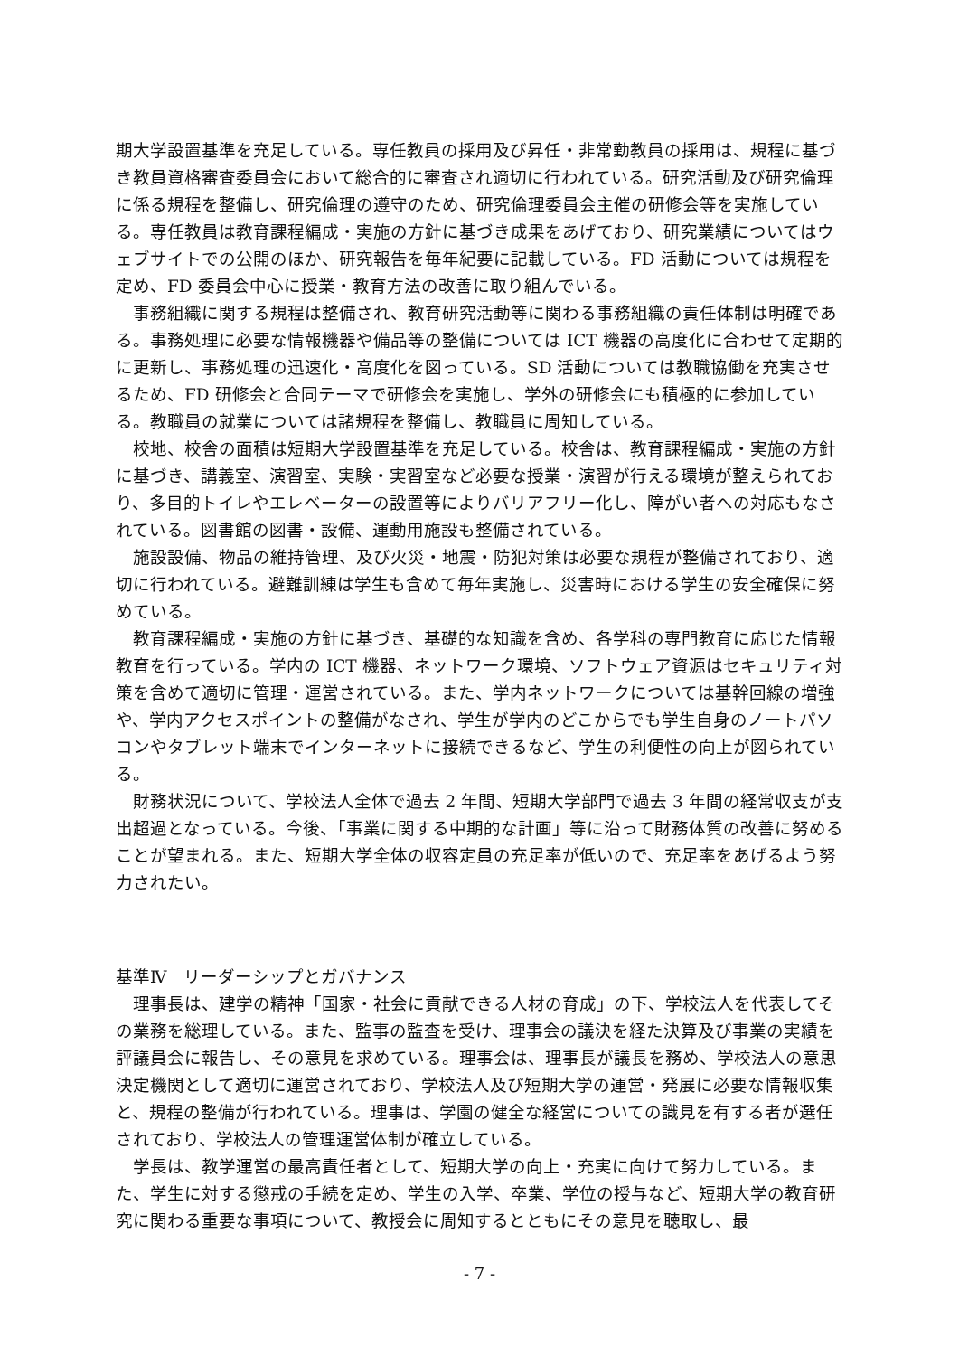期大学設置基準を充足している。専任教員の採用及び昇任・非常勤教員の採用は、規程に基づき教員資格審査委員会において総合的に審査され適切に行われている。研究活動及び研究倫理に係る規程を整備し、研究倫理の遵守のため、研究倫理委員会主催の研修会等を実施している。専任教員は教育課程編成・実施の方針に基づき成果をあげており、研究業績についてはウェブサイトでの公開のほか、研究報告を毎年紀要に記載している。FD 活動については規程を定め、FD 委員会中心に授業・教育方法の改善に取り組んでいる。
事務組織に関する規程は整備され、教育研究活動等に関わる事務組織の責任体制は明確である。事務処理に必要な情報機器や備品等の整備については ICT 機器の高度化に合わせて定期的に更新し、事務処理の迅速化・高度化を図っている。SD 活動については教職協働を充実させるため、FD 研修会と合同テーマで研修会を実施し、学外の研修会にも積極的に参加している。教職員の就業については諸規程を整備し、教職員に周知している。
校地、校舎の面積は短期大学設置基準を充足している。校舎は、教育課程編成・実施の方針に基づき、講義室、演習室、実験・実習室など必要な授業・演習が行える環境が整えられており、多目的トイレやエレベーターの設置等によりバリアフリー化し、障がい者への対応もなされている。図書館の図書・設備、運動用施設も整備されている。
施設設備、物品の維持管理、及び火災・地震・防犯対策は必要な規程が整備されており、適切に行われている。避難訓練は学生も含めて毎年実施し、災害時における学生の安全確保に努めている。
教育課程編成・実施の方針に基づき、基礎的な知識を含め、各学科の専門教育に応じた情報教育を行っている。学内の ICT 機器、ネットワーク環境、ソフトウェア資源はセキュリティ対策を含めて適切に管理・運営されている。また、学内ネットワークについては基幹回線の増強や、学内アクセスポイントの整備がなされ、学生が学内のどこからでも学生自身のノートパソコンやタブレット端末でインターネットに接続できるなど、学生の利便性の向上が図られている。
財務状況について、学校法人全体で過去 2 年間、短期大学部門で過去 3 年間の経常収支が支出超過となっている。今後、「事業に関する中期的な計画」等に沿って財務体質の改善に努めることが望まれる。また、短期大学全体の収容定員の充足率が低いので、充足率をあげるよう努力されたい。
基準Ⅳ　リーダーシップとガバナンス
理事長は、建学の精神「国家・社会に貢献できる人材の育成」の下、学校法人を代表してその業務を総理している。また、監事の監査を受け、理事会の議決を経た決算及び事業の実績を評議員会に報告し、その意見を求めている。理事会は、理事長が議長を務め、学校法人の意思決定機関として適切に運営されており、学校法人及び短期大学の運営・発展に必要な情報収集と、規程の整備が行われている。理事は、学園の健全な経営についての識見を有する者が選任されており、学校法人の管理運営体制が確立している。
学長は、教学運営の最高責任者として、短期大学の向上・充実に向けて努力している。また、学生に対する懲戒の手続を定め、学生の入学、卒業、学位の授与など、短期大学の教育研究に関わる重要な事項について、教授会に周知するとともにその意見を聴取し、最
- 7 -